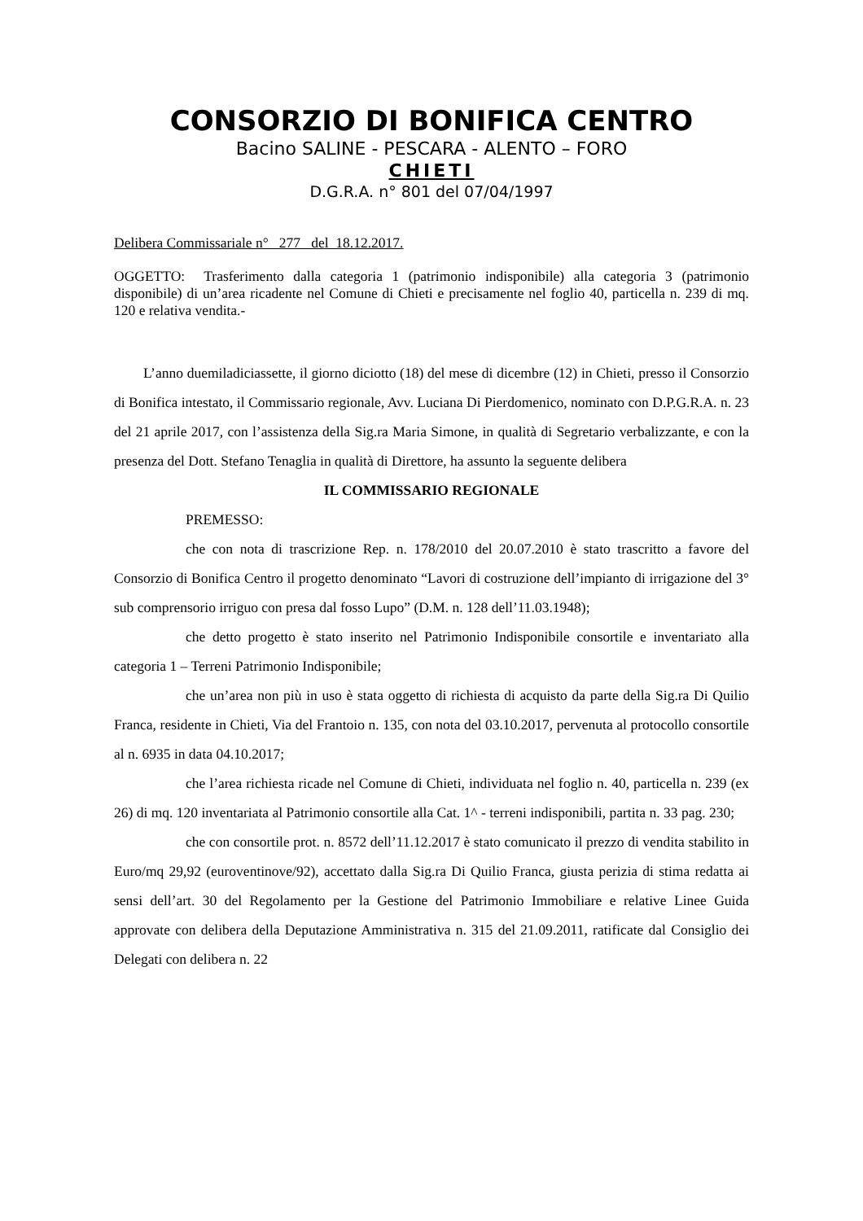CONSORZIO DI BONIFICA CENTRO
Bacino SALINE - PESCARA - ALENTO – FORO
CHIETI
D.G.R.A. n° 801 del 07/04/1997
Delibera Commissariale n° 277 del 18.12.2017.
OGGETTO: Trasferimento dalla categoria 1 (patrimonio indisponibile) alla categoria 3 (patrimonio disponibile) di un’area ricadente nel Comune di Chieti e precisamente nel foglio 40, particella n. 239 di mq. 120 e relativa vendita.-
L’anno duemiladiciassette, il giorno diciotto (18) del mese di dicembre (12) in Chieti, presso il Consorzio di Bonifica intestato, il Commissario regionale, Avv. Luciana Di Pierdomenico, nominato con D.P.G.R.A. n. 23 del 21 aprile 2017, con l’assistenza della Sig.ra Maria Simone, in qualità di Segretario verbalizzante, e con la presenza del Dott. Stefano Tenaglia in qualità di Direttore, ha assunto la seguente delibera
IL COMMISSARIO REGIONALE
PREMESSO:
che con nota di trascrizione Rep. n. 178/2010 del 20.07.2010 è stato trascritto a favore del Consorzio di Bonifica Centro il progetto denominato “Lavori di costruzione dell’impianto di irrigazione del 3° sub comprensorio irriguo con presa dal fosso Lupo” (D.M. n. 128 dell’11.03.1948);
che detto progetto è stato inserito nel Patrimonio Indisponibile consortile e inventariato alla categoria 1 – Terreni Patrimonio Indisponibile;
che un’area non più in uso è stata oggetto di richiesta di acquisto da parte della Sig.ra Di Quilio Franca, residente in Chieti, Via del Frantoio n. 135, con nota del 03.10.2017, pervenuta al protocollo consortile al n. 6935 in data 04.10.2017;
che l’area richiesta ricade nel Comune di Chieti, individuata nel foglio n. 40, particella n. 239 (ex 26) di mq. 120 inventariata al Patrimonio consortile alla Cat. 1^ - terreni indisponibili, partita n. 33 pag. 230;
che con consortile prot. n. 8572 dell’11.12.2017 è stato comunicato il prezzo di vendita stabilito in Euro/mq 29,92 (euroventinove/92), accettato dalla Sig.ra Di Quilio Franca, giusta perizia di stima redatta ai sensi dell’art. 30 del Regolamento per la Gestione del Patrimonio Immobiliare e relative Linee Guida approvate con delibera della Deputazione Amministrativa n. 315 del 21.09.2011, ratificate dal Consiglio dei Delegati con delibera n. 22